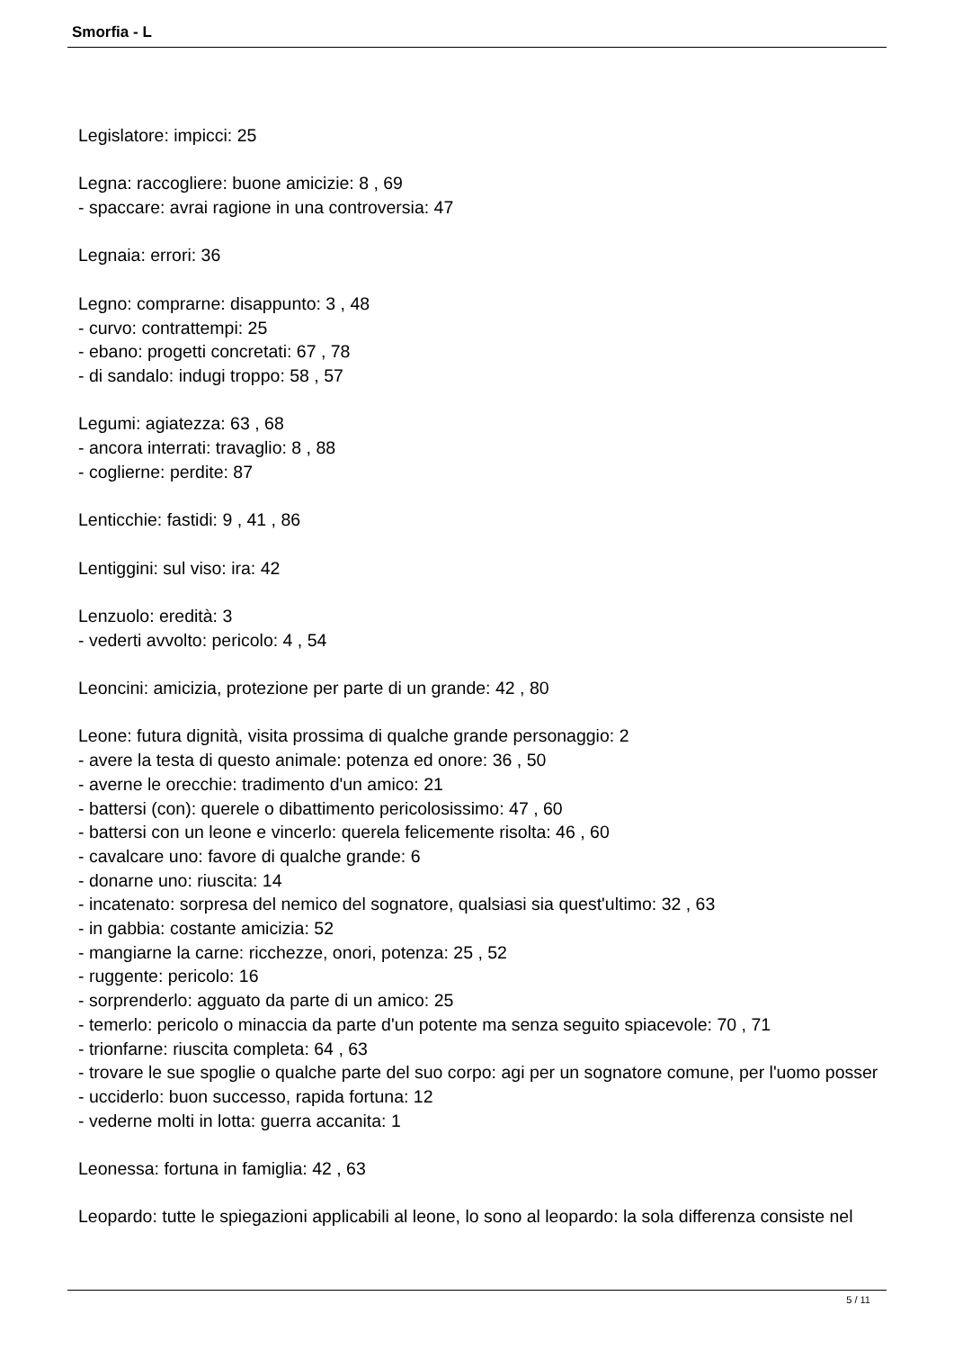Smorfia - L
Legislatore: impicci: 25
Legna: raccogliere: buone amicizie: 8 , 69
- spaccare: avrai ragione in una controversia: 47
Legnaia: errori: 36
Legno: comprarne: disappunto: 3 , 48
- curvo: contrattempi: 25
- ebano: progetti concretati: 67 , 78
- di sandalo: indugi troppo: 58 , 57
Legumi: agiatezza: 63 , 68
- ancora interrati: travaglio: 8 , 88
- coglierne: perdite: 87
Lenticchie: fastidi: 9 , 41 , 86
Lentiggini: sul viso: ira: 42
Lenzuolo: eredità: 3
- vederti avvolto: pericolo: 4 , 54
Leoncini: amicizia, protezione per parte di un grande: 42 , 80
Leone: futura dignità, visita prossima di qualche grande personaggio: 2
- avere la testa di questo animale: potenza ed onore: 36 , 50
- averne le orecchie: tradimento d'un amico: 21
- battersi (con): querele o dibattimento pericolosissimo: 47 , 60
- battersi con un leone e vincerlo: querela felicemente risolta: 46 , 60
- cavalcare uno: favore di qualche grande: 6
- donarne uno: riuscita: 14
- incatenato: sorpresa del nemico del sognatore, qualsiasi sia quest'ultimo: 32 , 63
- in gabbia: costante amicizia: 52
- mangiarne la carne: ricchezze, onori, potenza: 25 , 52
- ruggente: pericolo: 16
- sorprenderlo: agguato da parte di un amico: 25
- temerlo: pericolo o minaccia da parte d'un potente ma senza seguito spiacevole: 70 , 71
- trionfarne: riuscita completa: 64 , 63
- trovare le sue spoglie o qualche parte del suo corpo: agi per un sognatore comune, per l'uomo posser
- ucciderlo: buon successo, rapida fortuna: 12
- vederne molti in lotta: guerra accanita: 1
Leonessa: fortuna in famiglia: 42 , 63
Leopardo: tutte le spiegazioni applicabili al leone, lo sono al leopardo: la sola differenza consiste nel
5 / 11